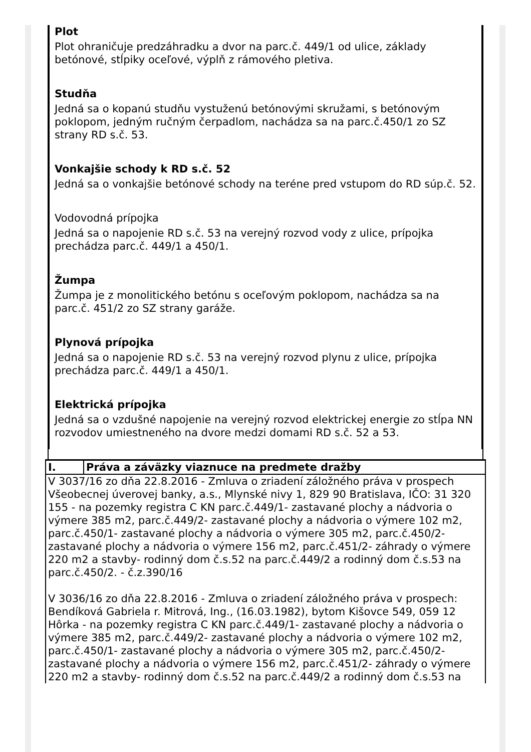Plot
Plot ohraničuje predzáhradku a dvor na parc.č. 449/1 od ulice, základy betónové, stĺpiky oceľové, výplň z rámového pletiva.
Studňa
Jedná sa o kopanú studňu vystuženú betónovými skružami, s betónovým poklopom, jedným ručným čerpadlom, nachádza sa na parc.č.450/1 zo SZ strany RD s.č. 53.
Vonkajšie schody k RD s.č. 52
Jedná sa o vonkajšie betónové schody na teréne pred vstupom do RD súp.č. 52.
Vodovodná prípojka
Jedná sa o napojenie RD s.č. 53 na verejný rozvod vody z ulice, prípojka prechádza parc.č. 449/1 a 450/1.
Žumpa
Žumpa je z monolitického betónu s oceľovým poklopom, nachádza sa na parc.č. 451/2 zo SZ strany garáže.
Plynová prípojka
Jedná sa o napojenie RD s.č. 53 na verejný rozvod plynu z ulice, prípojka prechádza parc.č. 449/1 a 450/1.
Elektrická prípojka
Jedná sa o vzdušné napojenie na verejný rozvod elektrickej energie zo stĺpa NN rozvodov umiestneného na dvore medzi domami RD s.č. 52 a 53.
| I. | Práva a záväzky viaznuce na predmete dražby |
V 3037/16 zo dňa 22.8.2016 - Zmluva o zriadení záložného práva v prospech Všeobecnej úverovej banky, a.s., Mlynské nivy 1, 829 90 Bratislava, IČO: 31 320 155 - na pozemky registra C KN parc.č.449/1- zastavané plochy a nádvoria o výmere 385 m2, parc.č.449/2- zastavané plochy a nádvoria o výmere 102 m2, parc.č.450/1- zastavané plochy a nádvoria o výmere 305 m2, parc.č.450/2- zastavané plochy a nádvoria o výmere 156 m2, parc.č.451/2- záhrady o výmere 220 m2 a stavby- rodinný dom č.s.52 na parc.č.449/2 a rodinný dom č.s.53 na parc.č.450/2. - č.z.390/16
V 3036/16 zo dňa 22.8.2016 - Zmluva o zriadení záložného práva v prospech: Bendíková Gabriela r. Mitrová, Ing., (16.03.1982), bytom Kišovce 549, 059 12 Hôrka - na pozemky registra C KN parc.č.449/1- zastavané plochy a nádvoria o výmere 385 m2, parc.č.449/2- zastavané plochy a nádvoria o výmere 102 m2, parc.č.450/1- zastavané plochy a nádvoria o výmere 305 m2, parc.č.450/2- zastavané plochy a nádvoria o výmere 156 m2, parc.č.451/2- záhrady o výmere 220 m2 a stavby- rodinný dom č.s.52 na parc.č.449/2 a rodinný dom č.s.53 na